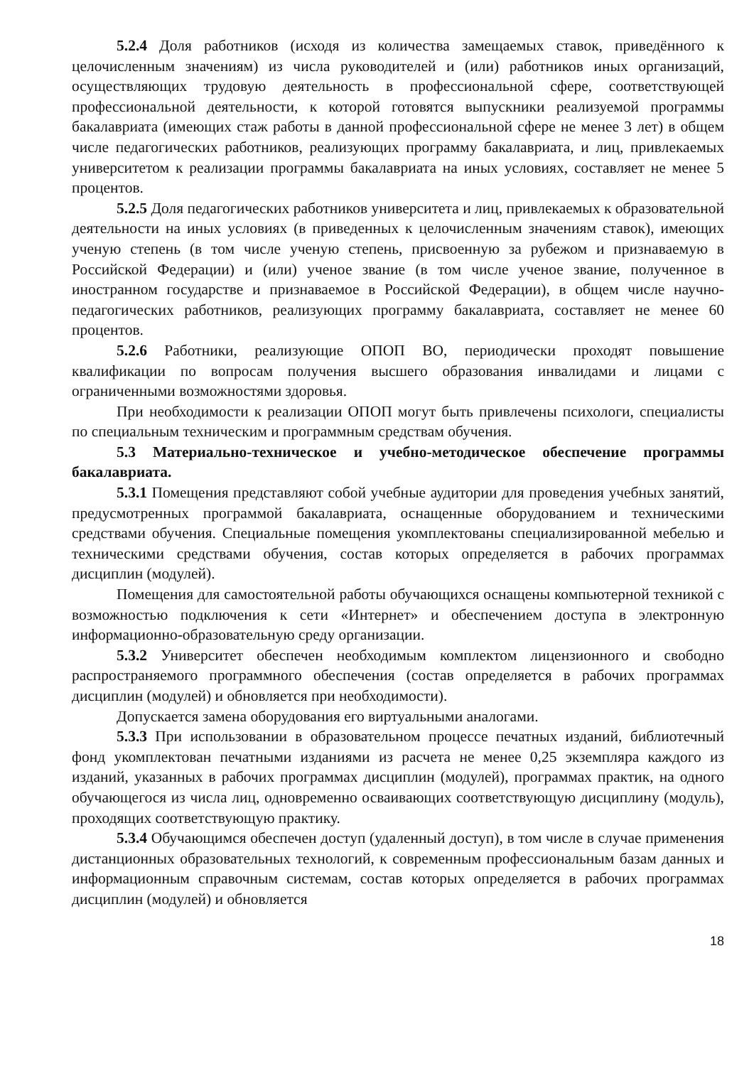5.2.4 Доля работников (исходя из количества замещаемых ставок, приведённого к целочисленным значениям) из числа руководителей и (или) работников иных организаций, осуществляющих трудовую деятельность в профессиональной сфере, соответствующей профессиональной деятельности, к которой готовятся выпускники реализуемой программы бакалавриата (имеющих стаж работы в данной профессиональной сфере не менее 3 лет) в общем числе педагогических работников, реализующих программу бакалавриата, и лиц, привлекаемых университетом к реализации программы бакалавриата на иных условиях, составляет не менее 5 процентов.
5.2.5 Доля педагогических работников университета и лиц, привлекаемых к образовательной деятельности на иных условиях (в приведенных к целочисленным значениям ставок), имеющих ученую степень (в том числе ученую степень, присвоенную за рубежом и признаваемую в Российской Федерации) и (или) ученое звание (в том числе ученое звание, полученное в иностранном государстве и признаваемое в Российской Федерации), в общем числе научно-педагогических работников, реализующих программу бакалавриата, составляет не менее 60 процентов.
5.2.6 Работники, реализующие ОПОП ВО, периодически проходят повышение квалификации по вопросам получения высшего образования инвалидами и лицами с ограниченными возможностями здоровья.
При необходимости к реализации ОПОП могут быть привлечены психологи, специалисты по специальным техническим и программным средствам обучения.
5.3 Материально-техническое и учебно-методическое обеспечение программы бакалавриата.
5.3.1 Помещения представляют собой учебные аудитории для проведения учебных занятий, предусмотренных программой бакалавриата, оснащенные оборудованием и техническими средствами обучения. Специальные помещения укомплектованы специализированной мебелью и техническими средствами обучения, состав которых определяется в рабочих программах дисциплин (модулей).
Помещения для самостоятельной работы обучающихся оснащены компьютерной техникой с возможностью подключения к сети «Интернет» и обеспечением доступа в электронную информационно-образовательную среду организации.
5.3.2 Университет обеспечен необходимым комплектом лицензионного и свободно распространяемого программного обеспечения (состав определяется в рабочих программах дисциплин (модулей) и обновляется при необходимости).
Допускается замена оборудования его виртуальными аналогами.
5.3.3 При использовании в образовательном процессе печатных изданий, библиотечный фонд укомплектован печатными изданиями из расчета не менее 0,25 экземпляра каждого из изданий, указанных в рабочих программах дисциплин (модулей), программах практик, на одного обучающегося из числа лиц, одновременно осваивающих соответствующую дисциплину (модуль), проходящих соответствующую практику.
5.3.4 Обучающимся обеспечен доступ (удаленный доступ), в том числе в случае применения дистанционных образовательных технологий, к современным профессиональным базам данных и информационным справочным системам, состав которых определяется в рабочих программах дисциплин (модулей) и обновляется
18